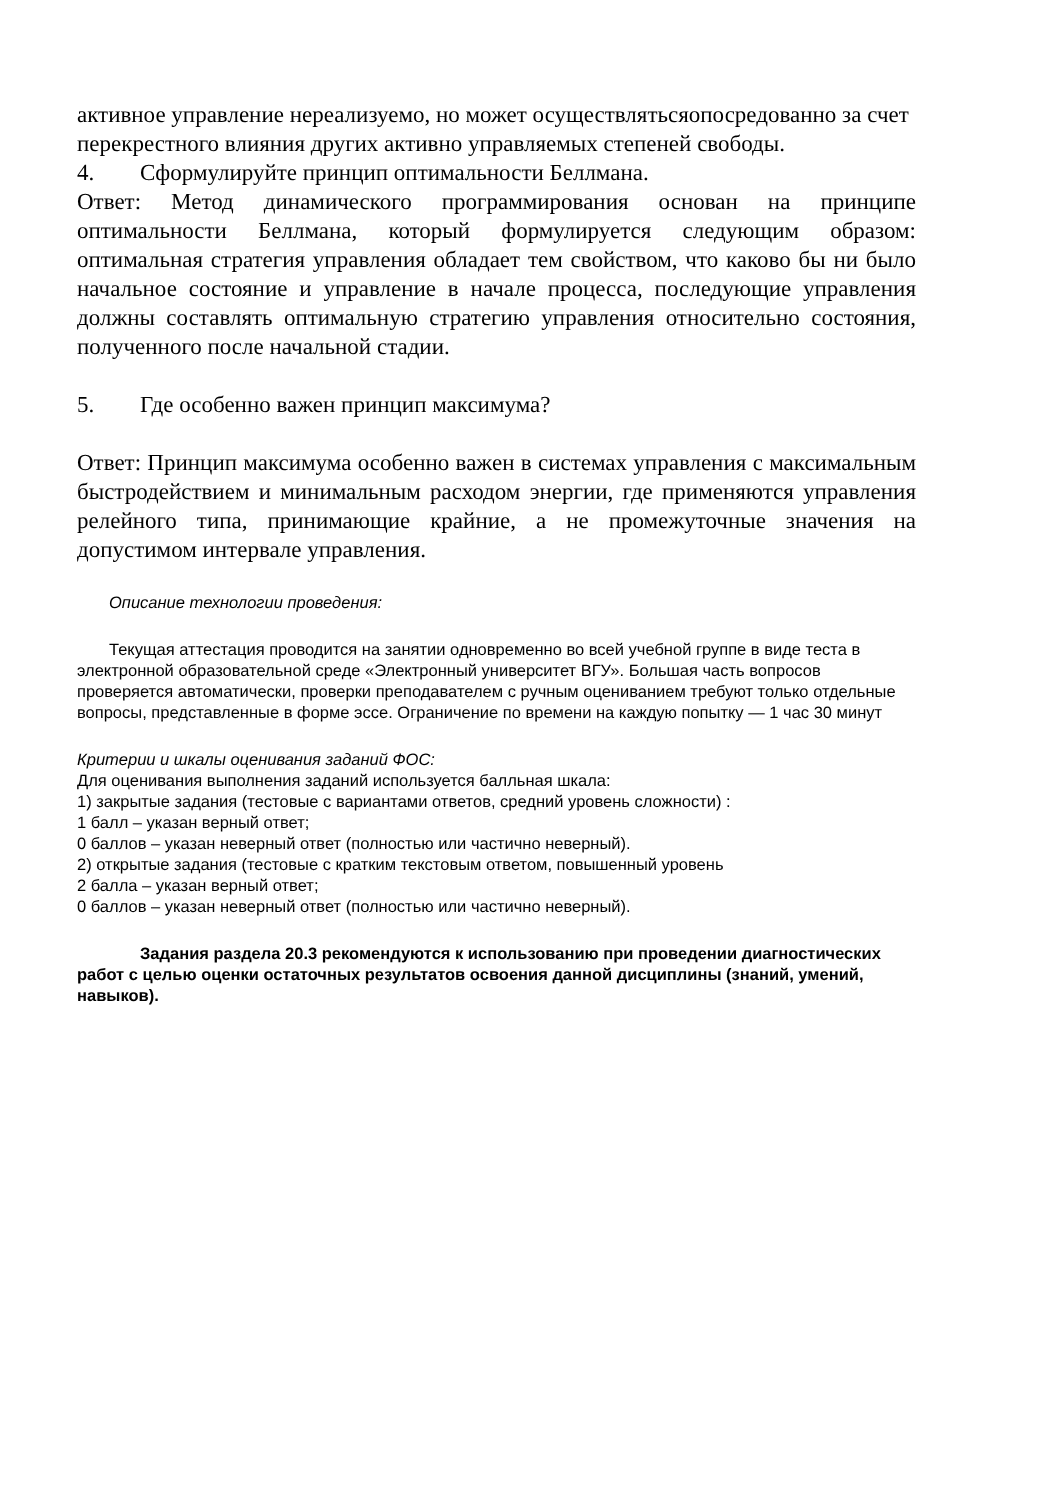активное управление нереализуемо, но может осуществлятьсяопосредованно за счет перекрестного влияния других активно управляемых степеней свободы.
4. Сформулируйте принцип оптимальности Беллмана.
Ответ: Метод динамического программирования основан на принципе оптимальности Беллмана, который формулируется следующим образом: оптимальная стратегия управления обладает тем свойством, что каково бы ни было начальное состояние и управление в начале процесса, последующие управления должны составлять оптимальную стратегию управления относительно состояния, полученного после начальной стадии.
5. Где особенно важен принцип максимума?
Ответ: Принцип максимума особенно важен в системах управления с максимальным быстродействием и минимальным расходом энергии, где применяются управления релейного типа, принимающие крайние, а не промежуточные значения на допустимом интервале управления.
Описание технологии проведения:
Текущая аттестация проводится на занятии одновременно во всей учебной группе в виде теста в электронной образовательной среде «Электронный университет ВГУ». Большая часть вопросов проверяется автоматически, проверки преподавателем с ручным оцениванием требуют только отдельные вопросы, представленные в форме эссе. Ограничение по времени на каждую попытку — 1 час 30 минут
Критерии и шкалы оценивания заданий ФОС:
Для оценивания выполнения заданий используется балльная шкала:
1) закрытые задания (тестовые с вариантами ответов, средний уровень сложности) :
1 балл – указан верный ответ;
0 баллов – указан неверный ответ (полностью или частично неверный).
2) открытые задания (тестовые с кратким текстовым ответом, повышенный уровень
2 балла – указан верный ответ;
0 баллов – указан неверный ответ (полностью или частично неверный).
Задания раздела 20.3 рекомендуются к использованию при проведении диагностических работ с целью оценки остаточных результатов освоения данной дисциплины (знаний, умений, навыков).